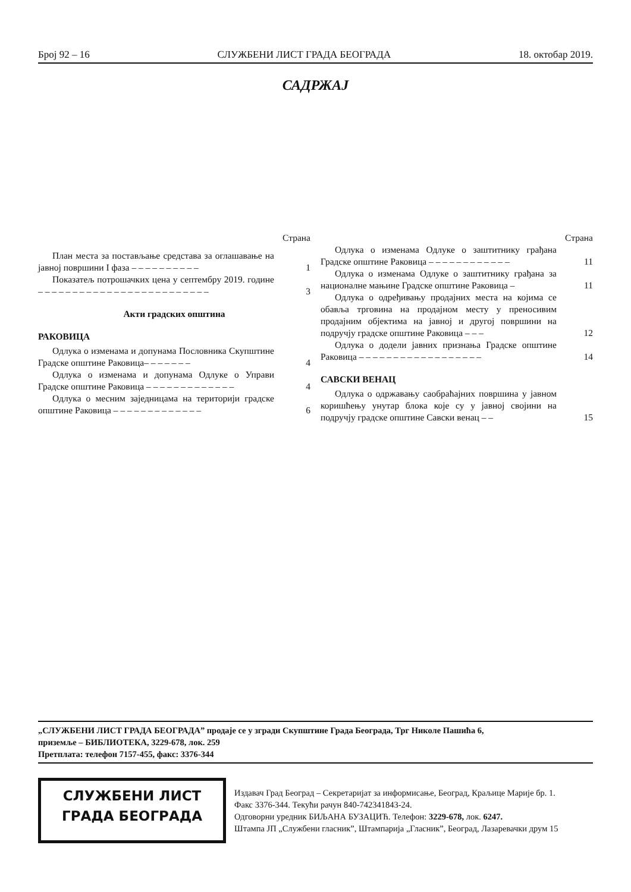Број 92 – 16 СЛУЖБЕНИ ЛИСТ ГРАДА БЕОГРАДА 18. oктобар 2019.
САДРЖАЈ
Страна
План места за постављање средстава за оглашавање на јавној површини I фаза – – – – – – – – – –
1
Показатељ потрошачких цена у септембру 2019. године – – – – – – – – – – – – – – – – – – – – – – – – –
3
Акти градских општина
РАКОВИЦА
Одлука о изменама и допунама Пословника Скупштине Градске општине Раковица– – – – – – –
4
Одлука о изменама и допунама Одлуке о Управи Градске општине Раковица – – – – – – – – – – – – –
4
Одлука о месним заједницама на територији градске општине Раковица – – – – – – – – – – – – –
6
Страна
Одлука о изменама Одлуке о заштитнику грађана Градске општине Раковица – – – – – – – – – – – –
11
Одлука о изменама Одлуке о заштитнику грађана за националне мањине Градске општине Раковица –
11
Одлука о одређивању продајних места на којима се обавља трговина на продајном месту у преносивим продајним објектима на јавној и другој површини на подручју градске општине Раковица – – –
12
Одлука о додели јавних признања Градске општине Раковица – – – – – – – – – – – – – – – – – –
14
САВСКИ ВЕНАЦ
Одлука о одржавању саобраћајних површина у јавном коришћењу унутар блока које су у јавној својини на подручју градске општине Савски венац – –
15
„СЛУЖБЕНИ ЛИСТ ГРАДА БЕОГРАДА” продаје се у згради Скупштине Града Београда, Трг Николе Пашића 6,
приземље – БИБЛИОТЕКА, 3229-678, лок. 259
Претплата: телефон 7157-455, факс: 3376-344
СЛУЖБЕНИ ЛИСТ
ГРАДА БЕОГРАДА
Издавач Град Београд – Секретаријат за информисање, Београд, Краљице Марије бр. 1.
Факс 3376-344. Текући рачун 840-742341843-24.
Одговорни уредник БИЉАНА БУЗАЦИЋ. Телефон: 3229-678, лок. 6247.
Штампа ЈП „Службени гласник”, Штампарија „Гласник”, Београд, Лазаревачки друм 15